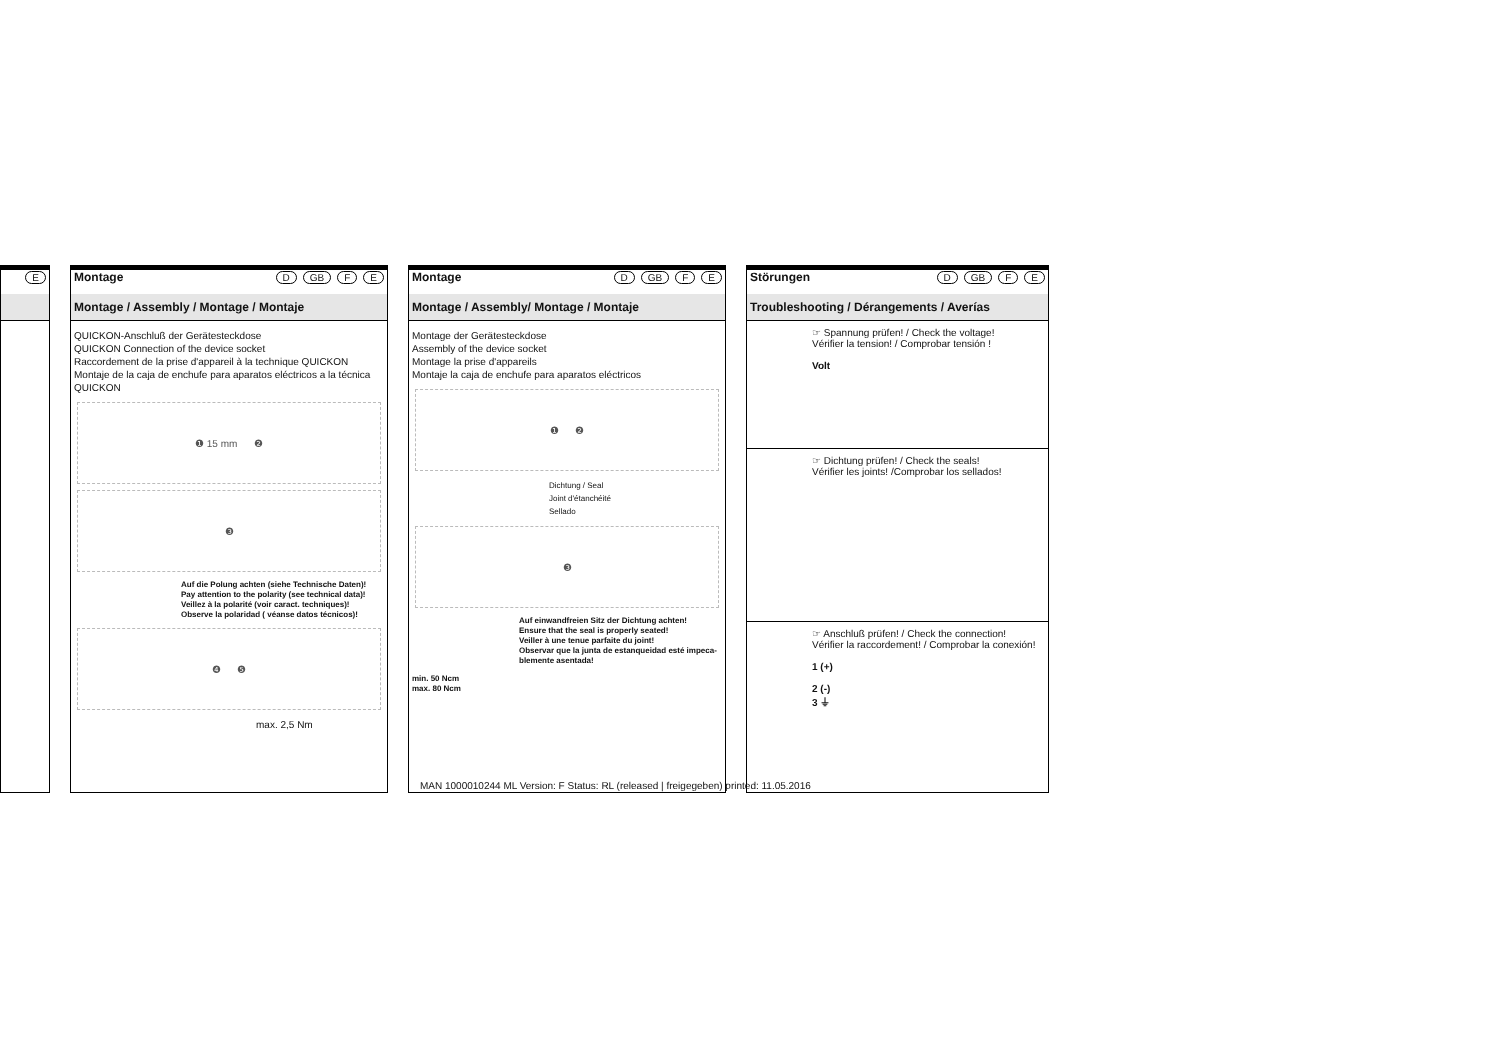E
Montage D GB F E
Montage / Assembly / Montage / Montaje
QUICKON-Anschluß der Gerätesteckdose
QUICKON Connection of the device socket
Raccordement de la prise d'appareil à la technique QUICKON
Montaje de la caja de enchufe para aparatos eléctricos a la técnica QUICKON
❶ 15 mm ❷
❸
Auf die Polung achten (siehe Technische Daten)!
Pay attention to the polarity (see technical data)!
Veillez à la polarité (voir caract. techniques)!
Observe la polaridad ( véanse datos técnicos)!
❹ ❺
max. 2,5 Nm
Montage D GB F E
Montage / Assembly/ Montage / Montaje
Montage der Gerätesteckdose
Assembly of the device socket
Montage la prise d'appareils
Montaje la caja de enchufe para aparatos eléctricos
❶ ❷
Dichtung / Seal
Joint d'étanchéité
Sellado
❸
Auf einwandfreien Sitz der Dichtung achten!
Ensure that the seal is properly seated!
Veiller à une tenue parfaite du joint!
Observar que la junta de estanqueidad esté impeca-blemente asentada!
min. 50 Ncm
max. 80 Ncm
Störungen D GB F E
Troubleshooting / Dérangements / Averías
☞ Spannung prüfen! / Check the voltage!
Vérifier la tension! / Comprobar tensión !
Volt
☞ Dichtung prüfen! / Check the seals!
Vérifier les joints! /Comprobar los sellados!
☞ Anschluß prüfen! / Check the connection!
Vérifier la raccordement! / Comprobar la conexión!
1 (+)
2 (-)
3 ⏚
MAN 1000010244 ML Version: F Status: RL (released | freigegeben) printed: 11.05.2016